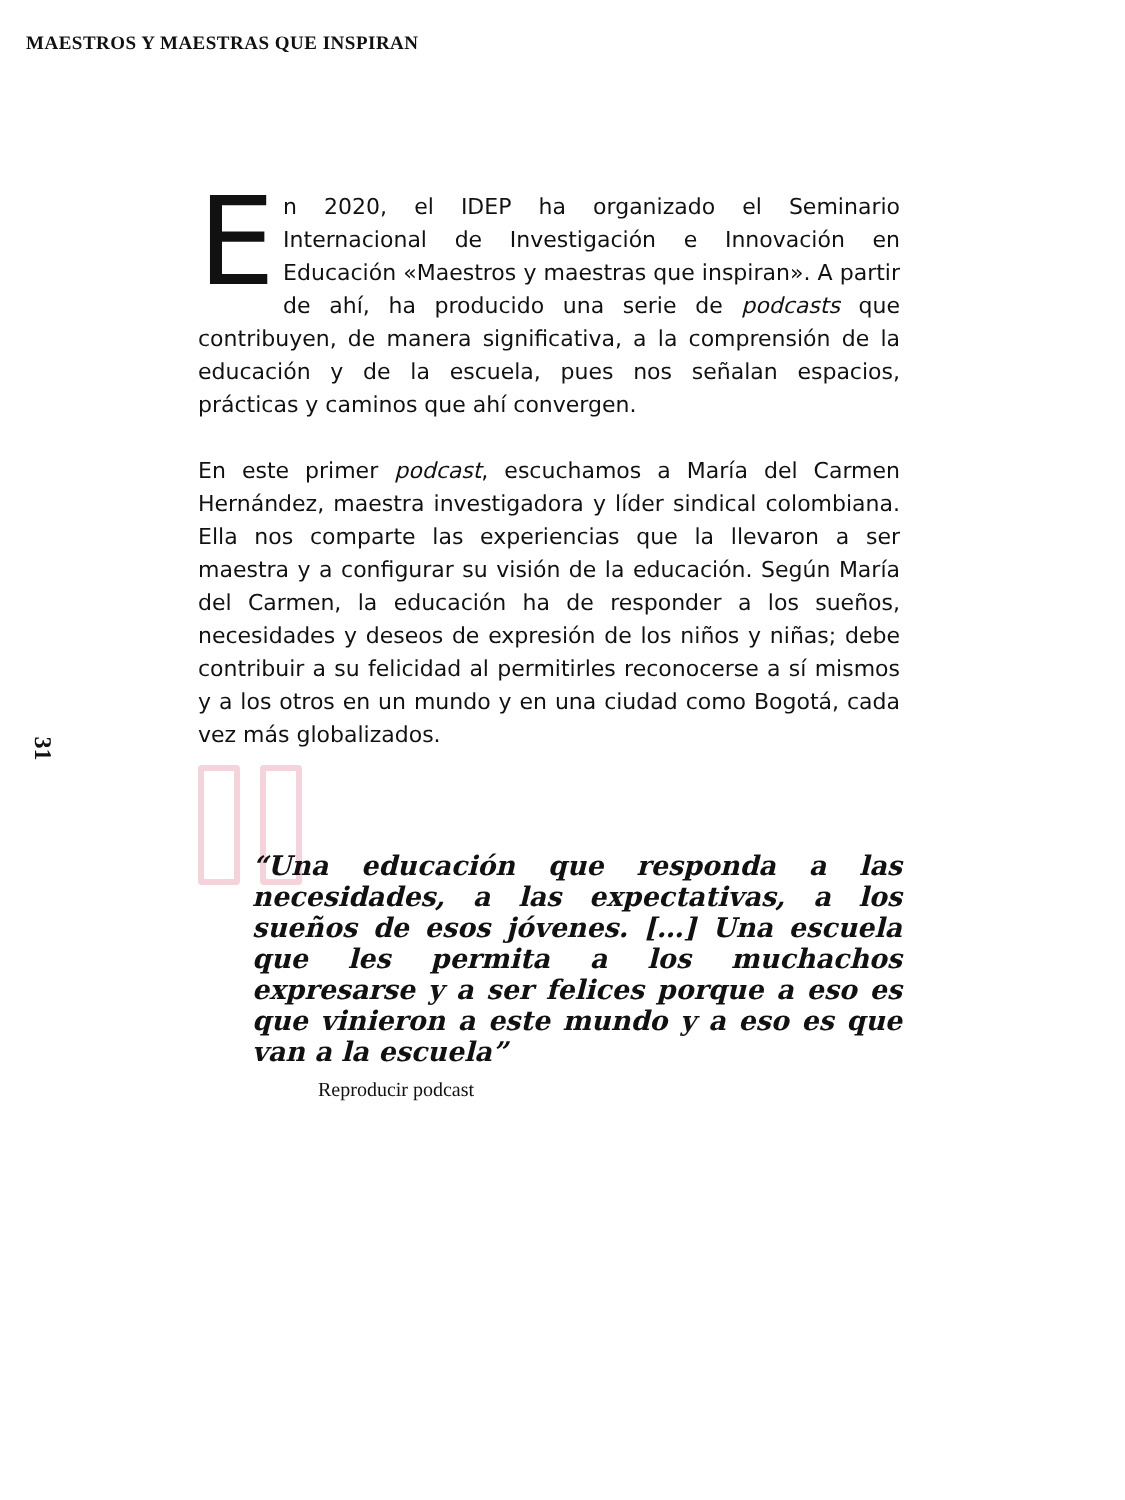MAESTROS Y MAESTRAS QUE INSPIRAN
En 2020, el IDEP ha organizado el Seminario Internacional de Investigación e Innovación en Educación «Maestros y maestras que inspiran». A partir de ahí, ha producido una serie de podcasts que contribuyen, de manera significativa, a la comprensión de la educación y de la escuela, pues nos señalan espacios, prácticas y caminos que ahí convergen.
En este primer podcast, escuchamos a María del Carmen Hernández, maestra investigadora y líder sindical colombiana. Ella nos comparte las experiencias que la llevaron a ser maestra y a configurar su visión de la educación. Según María del Carmen, la educación ha de responder a los sueños, necesidades y deseos de expresión de los niños y niñas; debe contribuir a su felicidad al permitirles reconocerse a sí mismos y a los otros en un mundo y en una ciudad como Bogotá, cada vez más globalizados.
31
“Una educación que responda a las necesidades, a las expectativas, a los sueños de esos jóvenes. […] Una escuela que les permita a los muchachos expresarse y a ser felices porque a eso es que vinieron a este mundo y a eso es que van a la escuela”
Reproducir podcast